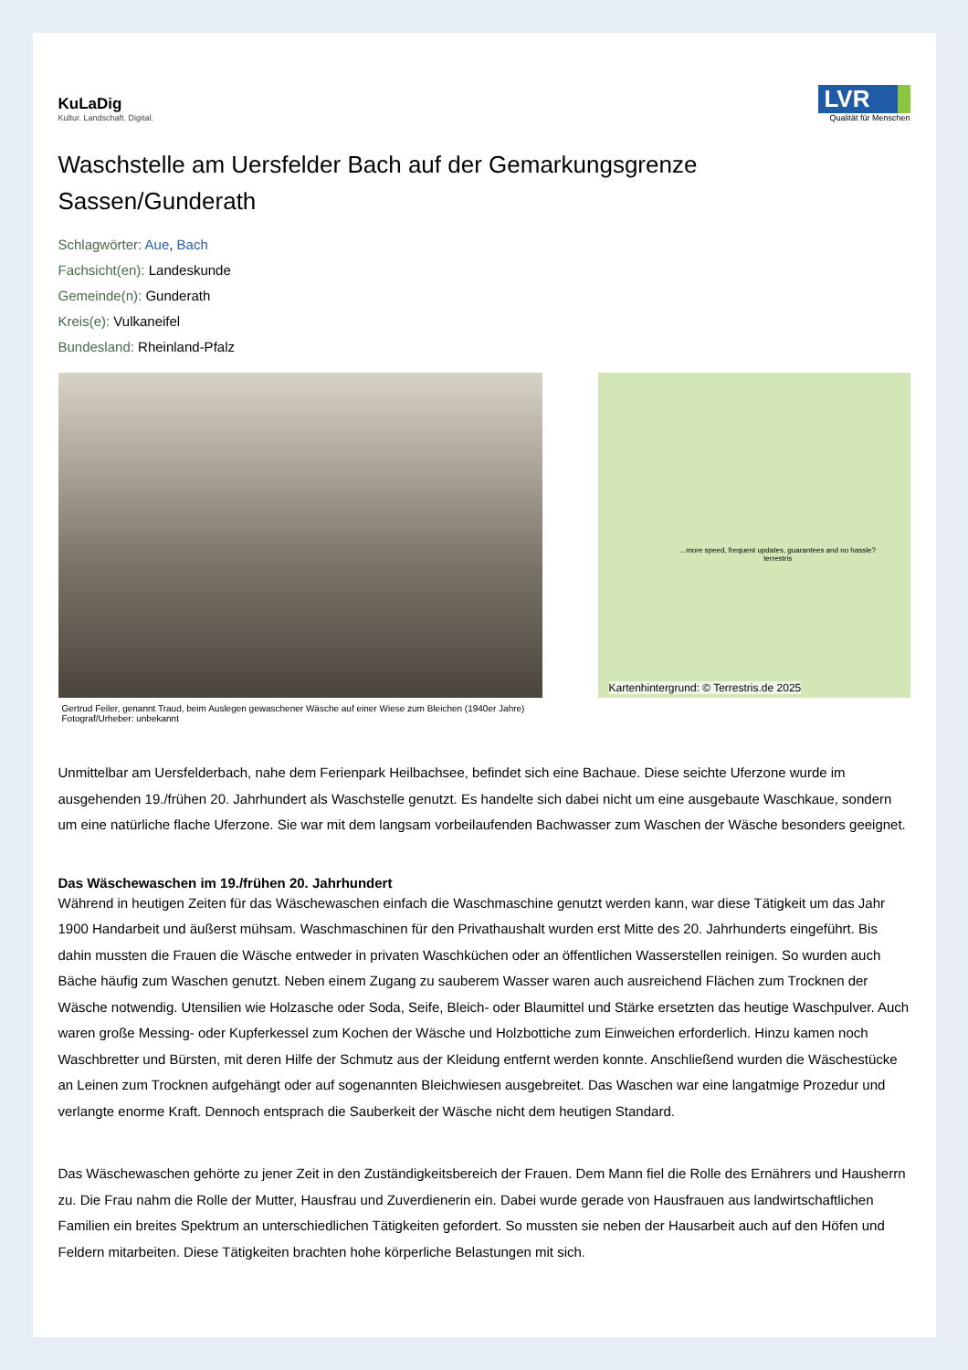KuLaDig
Kultur. Landschaft. Digital.
LVR
Qualität für Menschen
Waschstelle am Uersfelder Bach auf der Gemarkungsgrenze Sassen/Gunderath
Schlagwörter: Aue, Bach
Fachsicht(en): Landeskunde
Gemeinde(n): Gunderath
Kreis(e): Vulkaneifel
Bundesland: Rheinland-Pfalz
Gertrud Feiler, genannt Traud, beim Auslegen gewaschener Wäsche auf einer Wiese zum Bleichen (1940er Jahre)
Fotograf/Urheber: unbekannt
...more speed, frequent updates, guarantees and no hassle?
terrestris
Kartenhintergrund: © Terrestris.de 2025
Unmittelbar am Uersfelderbach, nahe dem Ferienpark Heilbachsee, befindet sich eine Bachaue. Diese seichte Uferzone wurde im ausgehenden 19./frühen 20. Jahrhundert als Waschstelle genutzt. Es handelte sich dabei nicht um eine ausgebaute Waschkaue, sondern um eine natürliche flache Uferzone. Sie war mit dem langsam vorbeilaufenden Bachwasser zum Waschen der Wäsche besonders geeignet.
Das Wäschewaschen im 19./frühen 20. Jahrhundert
Während in heutigen Zeiten für das Wäschewaschen einfach die Waschmaschine genutzt werden kann, war diese Tätigkeit um das Jahr 1900 Handarbeit und äußerst mühsam. Waschmaschinen für den Privathaushalt wurden erst Mitte des 20. Jahrhunderts eingeführt. Bis dahin mussten die Frauen die Wäsche entweder in privaten Waschküchen oder an öffentlichen Wasserstellen reinigen. So wurden auch Bäche häufig zum Waschen genutzt. Neben einem Zugang zu sauberem Wasser waren auch ausreichend Flächen zum Trocknen der Wäsche notwendig. Utensilien wie Holzasche oder Soda, Seife, Bleich- oder Blaumittel und Stärke ersetzten das heutige Waschpulver. Auch waren große Messing- oder Kupferkessel zum Kochen der Wäsche und Holzbottiche zum Einweichen erforderlich. Hinzu kamen noch Waschbretter und Bürsten, mit deren Hilfe der Schmutz aus der Kleidung entfernt werden konnte. Anschließend wurden die Wäschestücke an Leinen zum Trocknen aufgehängt oder auf sogenannten Bleichwiesen ausgebreitet. Das Waschen war eine langatmige Prozedur und verlangte enorme Kraft. Dennoch entsprach die Sauberkeit der Wäsche nicht dem heutigen Standard.
Das Wäschewaschen gehörte zu jener Zeit in den Zuständigkeitsbereich der Frauen. Dem Mann fiel die Rolle des Ernährers und Hausherrn zu. Die Frau nahm die Rolle der Mutter, Hausfrau und Zuverdienerin ein. Dabei wurde gerade von Hausfrauen aus landwirtschaftlichen Familien ein breites Spektrum an unterschiedlichen Tätigkeiten gefordert. So mussten sie neben der Hausarbeit auch auf den Höfen und Feldern mitarbeiten. Diese Tätigkeiten brachten hohe körperliche Belastungen mit sich.